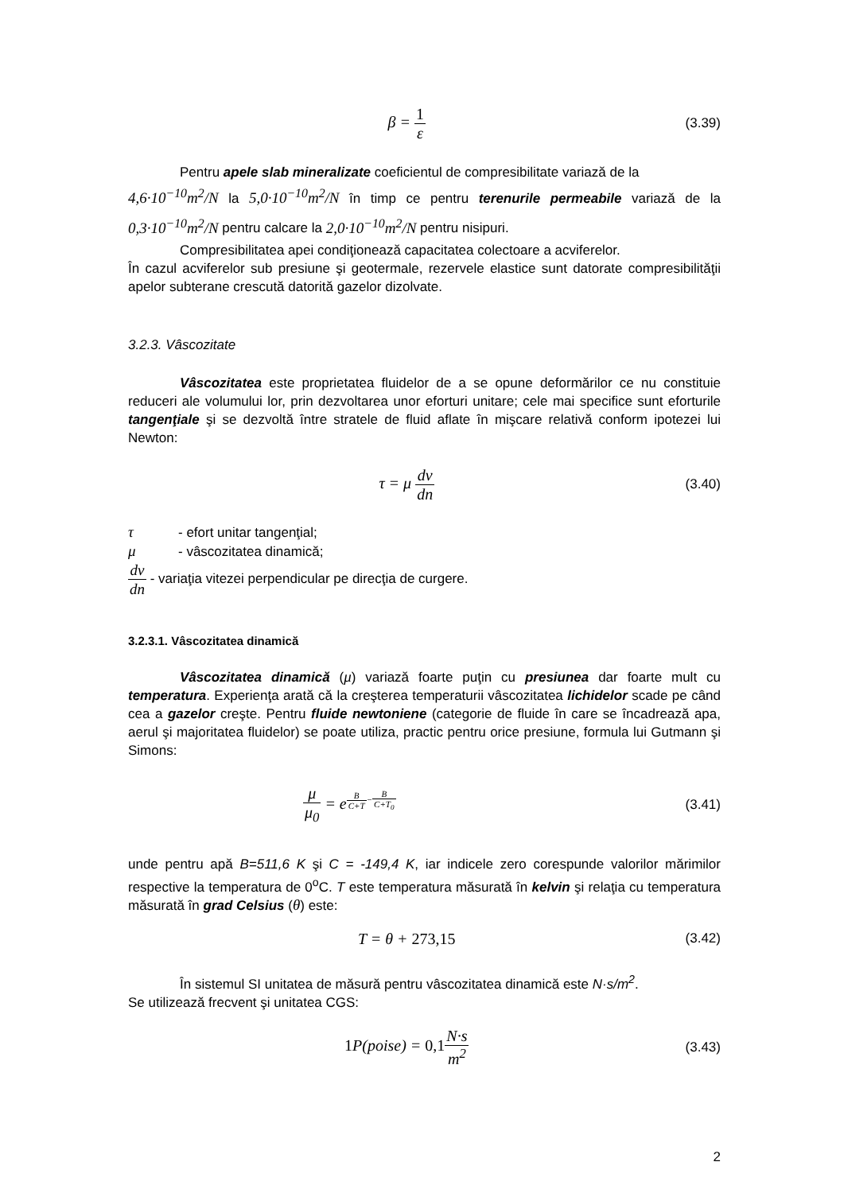β = 1 ε
(3.39)
Pentru apele slab mineralizate coeficientul de compresibilitate variază de la
4,6·10<sup>−10</sup>m<sup>2</sup>/N la 5,0·10<sup>−10</sup>m<sup>2</sup>/N în timp ce pentru terenurile permeabile variază de la 0,3·10<sup>−10</sup>m<sup>2</sup>/N pentru calcare la 2,0·10<sup>−10</sup>m<sup>2</sup>/N pentru nisipuri.
Compresibilitatea apei condiţionează capacitatea colectoare a acviferelor.
În cazul acviferelor sub presiune şi geotermale, rezervele elastice sunt datorate compresibilităţii apelor subterane crescută datorită gazelor dizolvate.
3.2.3. Vâscozitate
Vâscozitatea este proprietatea fluidelor de a se opune deformărilor ce nu constituie reduceri ale volumului lor, prin dezvoltarea unor eforturi unitare; cele mai specifice sunt eforturile tangenţiale şi se dezvoltă între stratele de fluid aflate în mişcare relativă conform ipotezei lui Newton:
τ = μ dv dn
(3.40)
τ - efort unitar tangenţial;
μ - vâscozitatea dinamică;
dv dn - variaţia vitezei perpendicular pe direcţia de curgere.
3.2.3.1. Vâscozitatea dinamică
Vâscozitatea dinamică (μ) variază foarte puţin cu presiunea dar foarte mult cu temperatura. Experienţa arată că la creşterea temperaturii vâscozitatea lichidelor scade pe când cea a gazelor creşte. Pentru fluide newtoniene (categorie de fluide în care se încadrează apa, aerul şi majoritatea fluidelor) se poate utiliza, practic pentru orice presiune, formula lui Gutmann şi Simons:
μ μ<sub>0</sub> = e<sup>B C+T−B C+T<sub>0</sub></sup>
(3.41)
unde pentru apă B=511,6 K şi C = -149,4 K, iar indicele zero corespunde valorilor mărimilor respective la temperatura de 0<sup>o</sup>C. T este temperatura măsurată în kelvin şi relaţia cu temperatura măsurată în grad Celsius (θ) este:
T = θ + 273,15
(3.42)
În sistemul SI unitatea de măsură pentru vâscozitatea dinamică este N·s/m<sup>2</sup>.
Se utilizează frecvent şi unitatea CGS:
1 P(poise) = 0,1 N·s m<sup>2</sup>
(3.43)
2